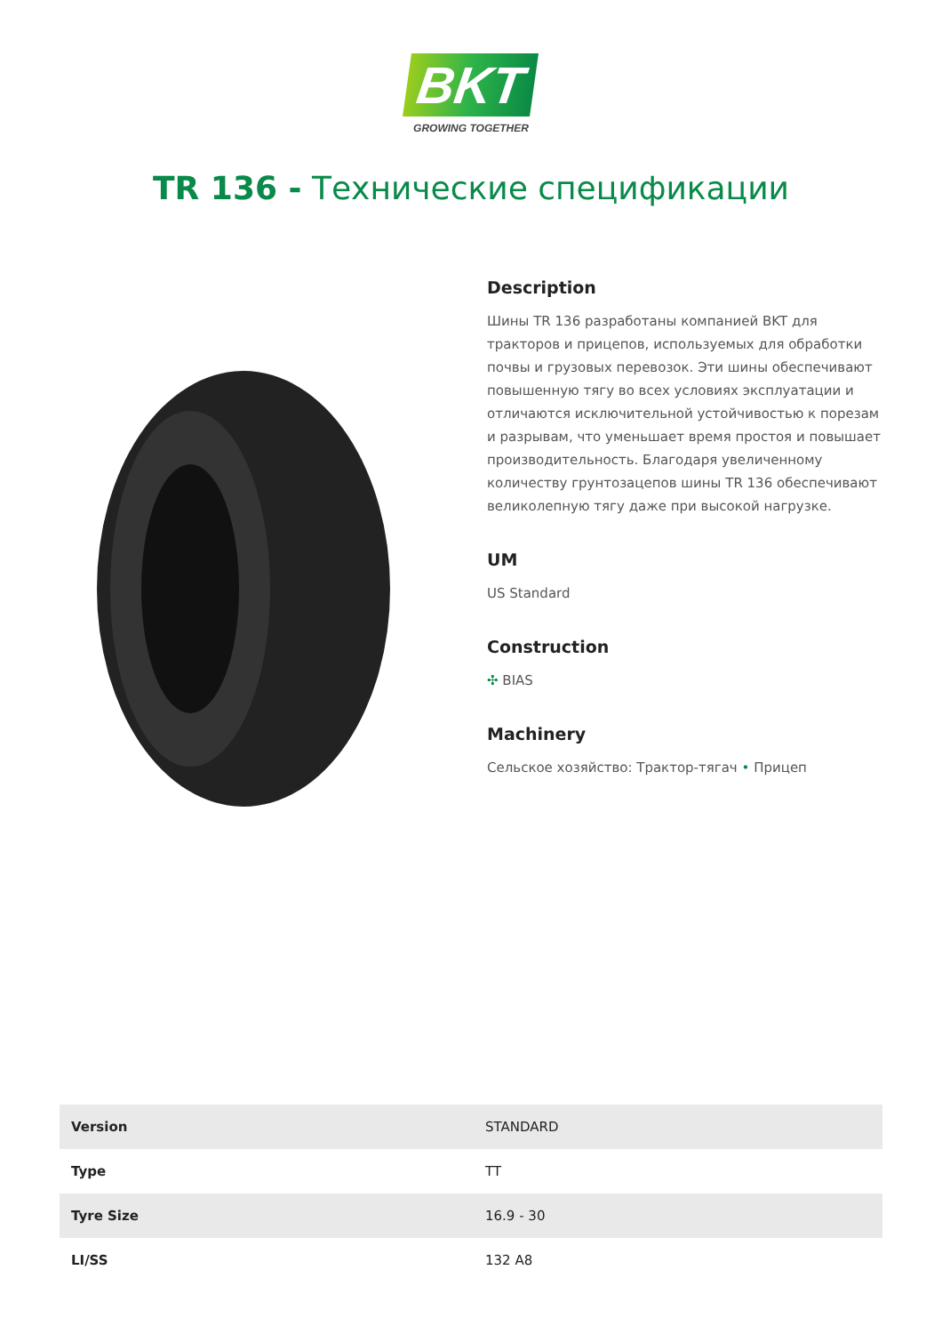BKT
GROWING TOGETHER
TR 136 - Технические спецификации
Description
Шины TR 136 разработаны компанией BKT для тракторов и прицепов, используемых для обработки почвы и грузовых перевозок. Эти шины обеспечивают повышенную тягу во всех условиях эксплуатации и отличаются исключительной устойчивостью к порезам и разрывам, что уменьшает время простоя и повышает производительность. Благодаря увеличенному количеству грунтозацепов шины TR 136 обеспечивают великолепную тягу даже при высокой нагрузке.
UM
US Standard
Construction
✣ BIAS
Machinery
Сельское хозяйство: Трактор-тягач • Прицеп
| Version | STANDARD |
| Type | TT |
| Tyre Size | 16.9 - 30 |
| LI/SS | 132 A8 |